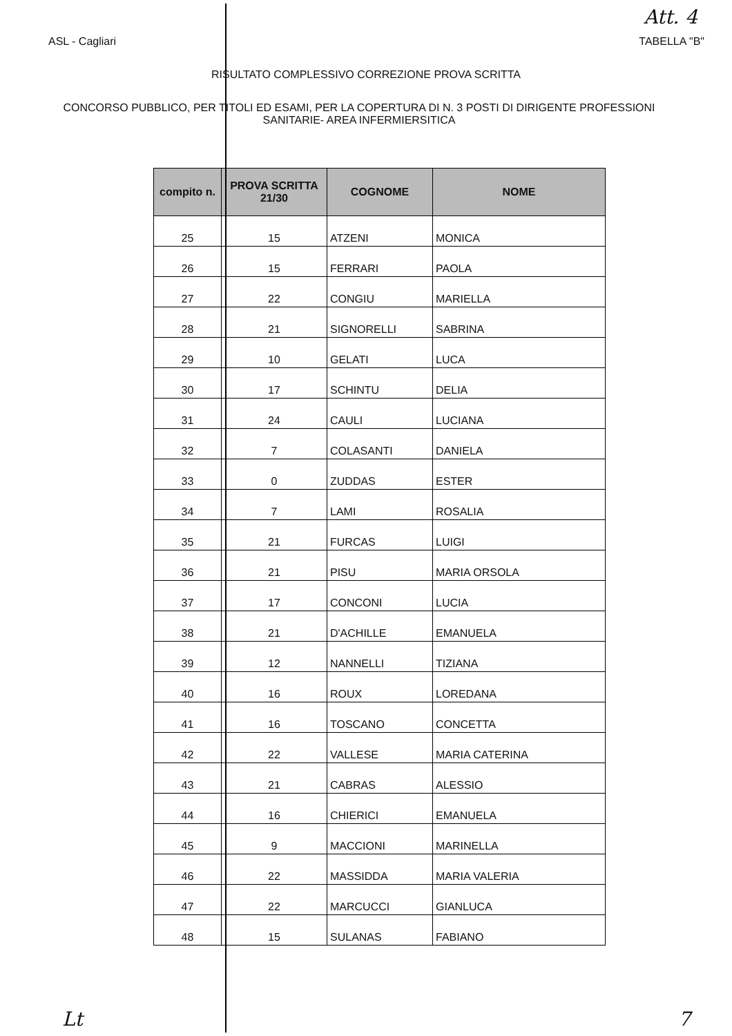Att. 4
ASL - Cagliari TABELLA "B"
RISULTATO COMPLESSIVO CORREZIONE PROVA SCRITTA
CONCORSO PUBBLICO, PER TITOLI ED ESAMI, PER LA COPERTURA DI N. 3 POSTI DI DIRIGENTE PROFESSIONI SANITARIE- AREA INFERMIERSITICA
| compito n. | PROVA SCRITTA 21/30 | COGNOME | NOME |
| --- | --- | --- | --- |
| 25 | 15 | ATZENI | MONICA |
| 26 | 15 | FERRARI | PAOLA |
| 27 | 22 | CONGIU | MARIELLA |
| 28 | 21 | SIGNORELLI | SABRINA |
| 29 | 10 | GELATI | LUCA |
| 30 | 17 | SCHINTU | DELIA |
| 31 | 24 | CAULI | LUCIANA |
| 32 | 7 | COLASANTI | DANIELA |
| 33 | 0 | ZUDDAS | ESTER |
| 34 | 7 | LAMI | ROSALIA |
| 35 | 21 | FURCAS | LUIGI |
| 36 | 21 | PISU | MARIA ORSOLA |
| 37 | 17 | CONCONI | LUCIA |
| 38 | 21 | D'ACHILLE | EMANUELA |
| 39 | 12 | NANNELLI | TIZIANA |
| 40 | 16 | ROUX | LOREDANA |
| 41 | 16 | TOSCANO | CONCETTA |
| 42 | 22 | VALLESE | MARIA CATERINA |
| 43 | 21 | CABRAS | ALESSIO |
| 44 | 16 | CHIERICI | EMANUELA |
| 45 | 9 | MACCIONI | MARINELLA |
| 46 | 22 | MASSIDDA | MARIA VALERIA |
| 47 | 22 | MARCUCCI | GIANLUCA |
| 48 | 15 | SULANAS | FABIANO |
Lt 7